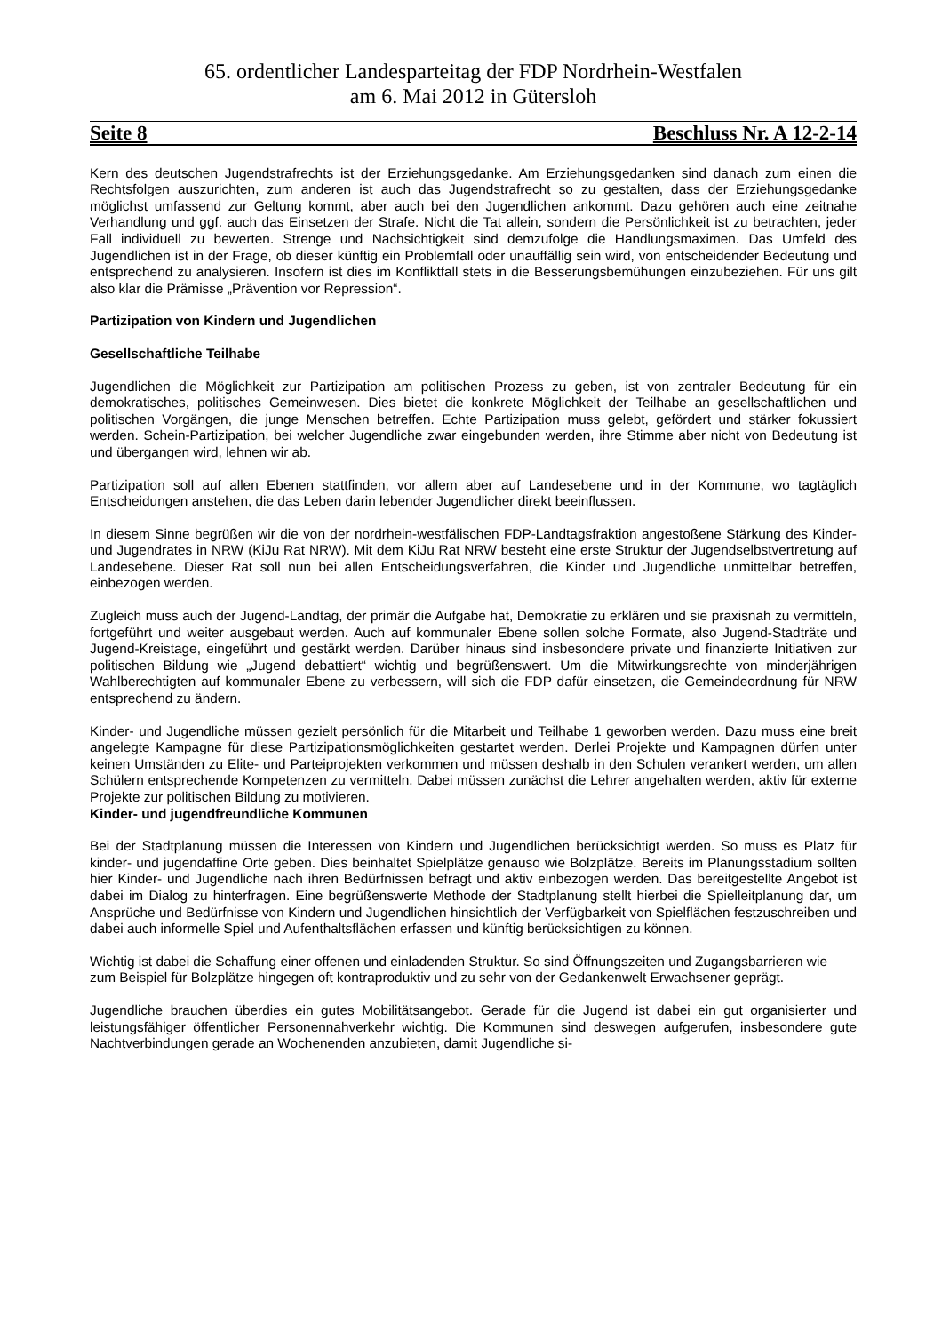65. ordentlicher Landesparteitag der FDP Nordrhein-Westfalen
am 6. Mai 2012 in Gütersloh
Seite 8 Beschluss Nr. A 12-2-14
Kern des deutschen Jugendstrafrechts ist der Erziehungsgedanke. Am Erziehungsgedanken sind danach zum einen die Rechtsfolgen auszurichten, zum anderen ist auch das Jugendstrafrecht so zu gestalten, dass der Erziehungsgedanke möglichst umfassend zur Geltung kommt, aber auch bei den Jugendlichen ankommt. Dazu gehören auch eine zeitnahe Verhandlung und ggf. auch das Einsetzen der Strafe. Nicht die Tat allein, sondern die Persönlichkeit ist zu betrachten, jeder Fall individuell zu bewerten. Strenge und Nachsichtigkeit sind demzufolge die Handlungsmaximen. Das Umfeld des Jugendlichen ist in der Frage, ob dieser künftig ein Problemfall oder unauffällig sein wird, von entscheidender Bedeutung und entsprechend zu analysieren. Insofern ist dies im Konfliktfall stets in die Besserungsbemühungen einzubeziehen. Für uns gilt also klar die Prämisse „Prävention vor Repression“.
Partizipation von Kindern und Jugendlichen
Gesellschaftliche Teilhabe
Jugendlichen die Möglichkeit zur Partizipation am politischen Prozess zu geben, ist von zentraler Bedeutung für ein demokratisches, politisches Gemeinwesen. Dies bietet die konkrete Möglichkeit der Teilhabe an gesellschaftlichen und politischen Vorgängen, die junge Menschen betreffen. Echte Partizipation muss gelebt, gefördert und stärker fokussiert werden. Schein-Partizipation, bei welcher Jugendliche zwar eingebunden werden, ihre Stimme aber nicht von Bedeutung ist und übergangen wird, lehnen wir ab.
Partizipation soll auf allen Ebenen stattfinden, vor allem aber auf Landesebene und in der Kommune, wo tagtäglich Entscheidungen anstehen, die das Leben darin lebender Jugendlicher direkt beeinflussen.
In diesem Sinne begrüßen wir die von der nordrhein-westfälischen FDP-Landtagsfraktion angestoßene Stärkung des Kinder- und Jugendrates in NRW (KiJu Rat NRW). Mit dem KiJu Rat NRW besteht eine erste Struktur der Jugendselbstvertretung auf Landesebene. Dieser Rat soll nun bei allen Entscheidungsverfahren, die Kinder und Jugendliche unmittelbar betreffen, einbezogen werden.
Zugleich muss auch der Jugend-Landtag, der primär die Aufgabe hat, Demokratie zu erklären und sie praxisnah zu vermitteln, fortgeführt und weiter ausgebaut werden. Auch auf kommunaler Ebene sollen solche Formate, also Jugend-Stadträte und Jugend-Kreistage, eingeführt und gestärkt werden. Darüber hinaus sind insbesondere private und finanzierte Initiativen zur politischen Bildung wie „Jugend debattiert“ wichtig und begrüßenswert. Um die Mitwirkungsrechte von minderjährigen Wahlberechtigten auf kommunaler Ebene zu verbessern, will sich die FDP dafür einsetzen, die Gemeindeordnung für NRW entsprechend zu ändern.
Kinder- und Jugendliche müssen gezielt persönlich für die Mitarbeit und Teilhabe 1 geworben werden. Dazu muss eine breit angelegte Kampagne für diese Partizipationsmöglichkeiten gestartet werden. Derlei Projekte und Kampagnen dürfen unter keinen Umständen zu Elite- und Parteiprojekten verkommen und müssen deshalb in den Schulen verankert werden, um allen Schülern entsprechende Kompetenzen zu vermitteln. Dabei müssen zunächst die Lehrer angehalten werden, aktiv für externe Projekte zur politischen Bildung zu motivieren.
Kinder- und jugendfreundliche Kommunen
Bei der Stadtplanung müssen die Interessen von Kindern und Jugendlichen berücksichtigt werden. So muss es Platz für kinder- und jugendaffine Orte geben. Dies beinhaltet Spielplätze genauso wie Bolzplätze. Bereits im Planungsstadium sollten hier Kinder- und Jugendliche nach ihren Bedürfnissen befragt und aktiv einbezogen werden. Das bereitgestellte Angebot ist dabei im Dialog zu hinterfragen. Eine begrüßenswerte Methode der Stadtplanung stellt hierbei die Spielleitplanung dar, um Ansprüche und Bedürfnisse von Kindern und Jugendlichen hinsichtlich der Verfügbarkeit von Spielflächen festzuschreiben und dabei auch informelle Spiel und Aufenthaltsflächen erfassen und künftig berücksichtigen zu können.
Wichtig ist dabei die Schaffung einer offenen und einladenden Struktur. So sind Öffnungszeiten und Zugangsbarrieren wie zum Beispiel für Bolzplätze hingegen oft kontraproduktiv und zu sehr von der Gedankenwelt Erwachsener geprägt.
Jugendliche brauchen überdies ein gutes Mobilitätsangebot. Gerade für die Jugend ist dabei ein gut organisierter und leistungsfähiger öffentlicher Personennahverkehr wichtig. Die Kommunen sind deswegen aufgerufen, insbesondere gute Nachtverbindungen gerade an Wochenenden anzubieten, damit Jugendliche si-